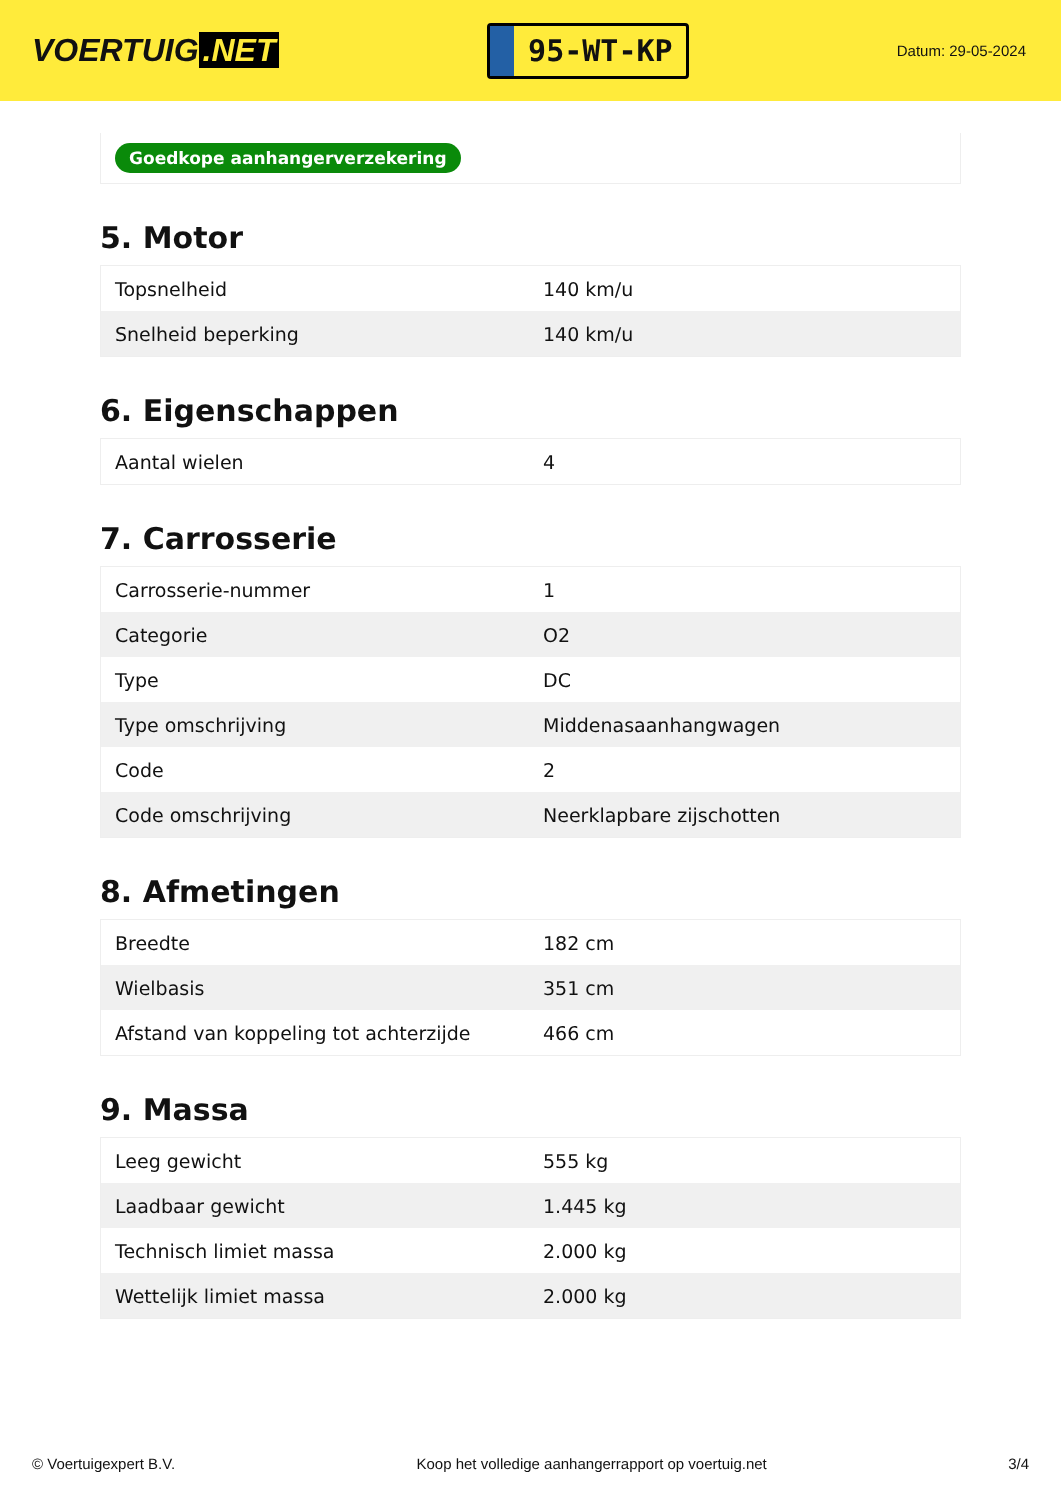VOERTUIG.NET
95-WT-KP
Datum: 29-05-2024
Goedkope aanhangerverzekering
5. Motor
| Topsnelheid | 140 km/u |
| Snelheid beperking | 140 km/u |
6. Eigenschappen
| Aantal wielen | 4 |
7. Carrosserie
| Carrosserie-nummer | 1 |
| Categorie | O2 |
| Type | DC |
| Type omschrijving | Middenasaanhangwagen |
| Code | 2 |
| Code omschrijving | Neerklapbare zijschotten |
8. Afmetingen
| Breedte | 182 cm |
| Wielbasis | 351 cm |
| Afstand van koppeling tot achterzijde | 466 cm |
9. Massa
| Leeg gewicht | 555 kg |
| Laadbaar gewicht | 1.445 kg |
| Technisch limiet massa | 2.000 kg |
| Wettelijk limiet massa | 2.000 kg |
© Voertuigexpert B.V. Koop het volledige aanhangerrapport op voertuig.net 3/4